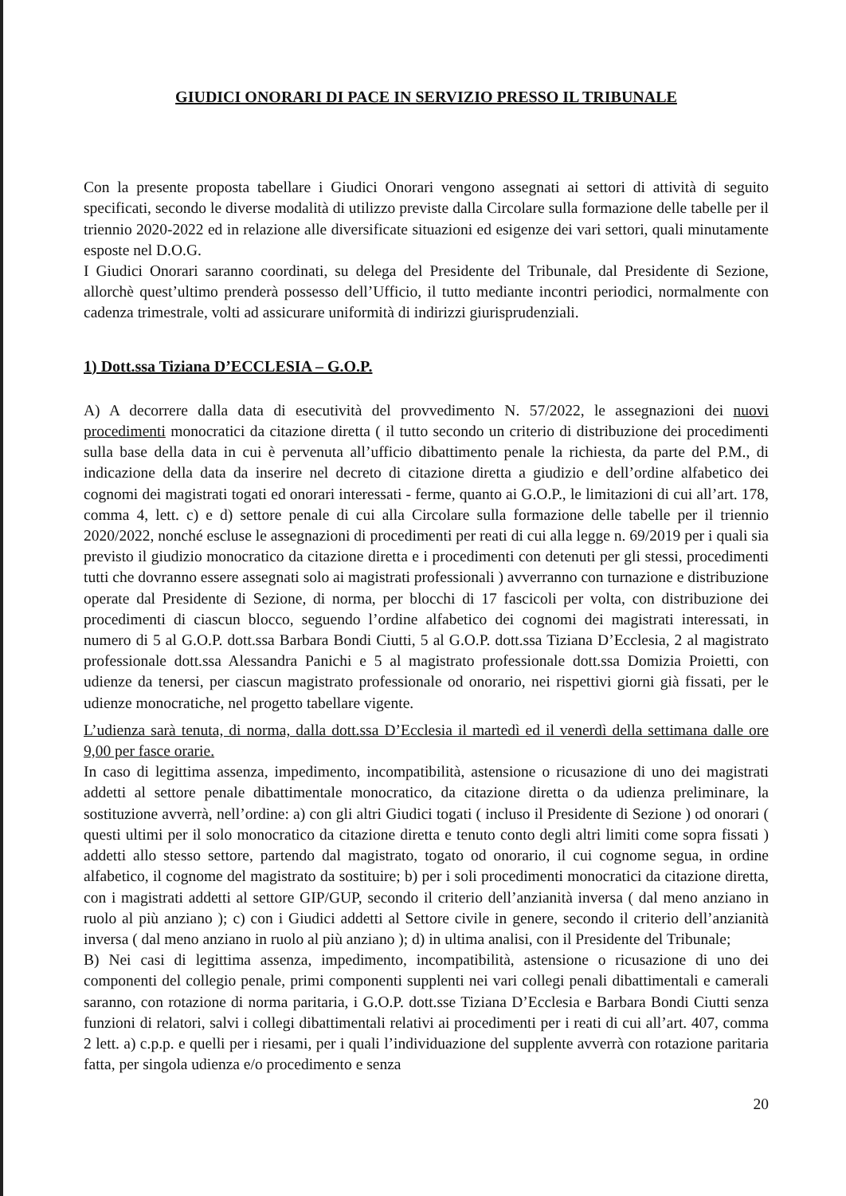GIUDICI ONORARI DI PACE IN SERVIZIO PRESSO IL TRIBUNALE
Con la presente proposta tabellare i Giudici Onorari vengono assegnati ai settori di attività di seguito specificati, secondo le diverse modalità di utilizzo previste dalla Circolare sulla formazione delle tabelle per il triennio 2020-2022 ed in relazione alle diversificate situazioni ed esigenze dei vari settori, quali minutamente esposte nel D.O.G.
I Giudici Onorari saranno coordinati, su delega del Presidente del Tribunale, dal Presidente di Sezione, allorchè quest’ultimo prenderà possesso dell’Ufficio, il tutto mediante incontri periodici, normalmente con cadenza trimestrale, volti ad assicurare uniformità di indirizzi giurisprudenziali.
1) Dott.ssa Tiziana D’ECCLESIA – G.O.P.
A) A decorrere dalla data di esecutività del provvedimento N. 57/2022, le assegnazioni dei nuovi procedimenti monocratici da citazione diretta ( il tutto secondo un criterio di distribuzione dei procedimenti sulla base della data in cui è pervenuta all’ufficio dibattimento penale la richiesta, da parte del P.M., di indicazione della data da inserire nel decreto di citazione diretta a giudizio e dell’ordine alfabetico dei cognomi dei magistrati togati ed onorari interessati - ferme, quanto ai G.O.P., le limitazioni di cui all’art. 178, comma 4, lett. c) e d) settore penale di cui alla Circolare sulla formazione delle tabelle per il triennio 2020/2022, nonché escluse le assegnazioni di procedimenti per reati di cui alla legge n. 69/2019 per i quali sia previsto il giudizio monocratico da citazione diretta e i procedimenti con detenuti per gli stessi, procedimenti tutti che dovranno essere assegnati solo ai magistrati professionali ) avverranno con turnazione e distribuzione operate dal Presidente di Sezione, di norma, per blocchi di 17 fascicoli per volta, con distribuzione dei procedimenti di ciascun blocco, seguendo l’ordine alfabetico dei cognomi dei magistrati interessati, in numero di 5 al G.O.P. dott.ssa Barbara Bondi Ciutti, 5 al G.O.P. dott.ssa Tiziana D’Ecclesia, 2 al magistrato professionale dott.ssa Alessandra Panichi e 5 al magistrato professionale dott.ssa Domizia Proietti, con udienze da tenersi, per ciascun magistrato professionale od onorario, nei rispettivi giorni già fissati, per le udienze monocratiche, nel progetto tabellare vigente.
L’udienza sarà tenuta, di norma, dalla dott.ssa D’Ecclesia il martedì ed il venerdì della settimana dalle ore 9,00 per fasce orarie.
In caso di legittima assenza, impedimento, incompatibilità, astensione o ricusazione di uno dei magistrati addetti al settore penale dibattimentale monocratico, da citazione diretta o da udienza preliminare, la sostituzione avverrà, nell’ordine: a) con gli altri Giudici togati ( incluso il Presidente di Sezione ) od onorari ( questi ultimi per il solo monocratico da citazione diretta e tenuto conto degli altri limiti come sopra fissati ) addetti allo stesso settore, partendo dal magistrato, togato od onorario, il cui cognome segua, in ordine alfabetico, il cognome del magistrato da sostituire; b) per i soli procedimenti monocratici da citazione diretta, con i magistrati addetti al settore GIP/GUP, secondo il criterio dell’anzianità inversa ( dal meno anziano in ruolo al più anziano ); c) con i Giudici addetti al Settore civile in genere, secondo il criterio dell’anzianità inversa ( dal meno anziano in ruolo al più anziano ); d) in ultima analisi, con il Presidente del Tribunale;
B) Nei casi di legittima assenza, impedimento, incompatibilità, astensione o ricusazione di uno dei componenti del collegio penale, primi componenti supplenti nei vari collegi penali dibattimentali e camerali saranno, con rotazione di norma paritaria, i G.O.P. dott.sse Tiziana D’Ecclesia e Barbara Bondi Ciutti senza funzioni di relatori, salvi i collegi dibattimentali relativi ai procedimenti per i reati di cui all’art. 407, comma 2 lett. a) c.p.p. e quelli per i riesami, per i quali l’individuazione del supplente avverrà con rotazione paritaria fatta, per singola udienza e/o procedimento e senza
20